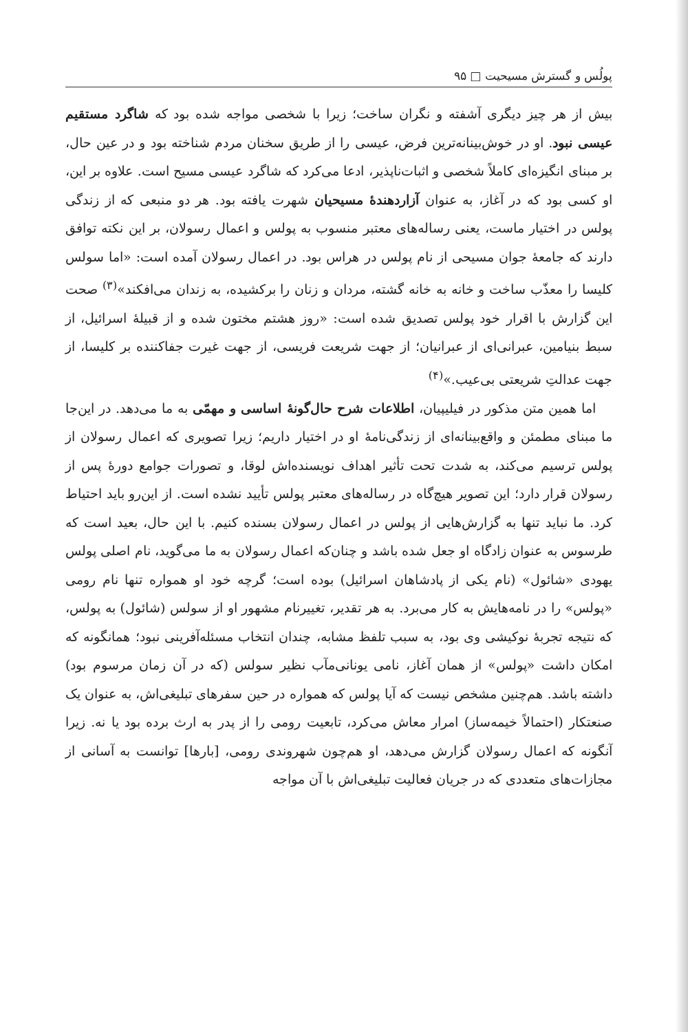پولُس و گسترش مسیحیت □ ۹۵
بیش از هر چیز دیگری آشفته و نگران ساخت؛ زیرا با شخصی مواجه شده بود که شاگرد مستقیم عیسی نبود. او در خوش‌بینانه‌ترین فرض، عیسی را از طریق سخنان مردم شناخته بود و در عین حال، بر مبنای انگیزه‌ای کاملاً شخصی و اثبات‌ناپذیر، ادعا می‌کرد که شاگرد عیسی مسیح است. علاوه بر این، او کسی بود که در آغاز، به عنوان آزاردهندهٔ مسیحیان شهرت یافته بود. هر دو منبعی که از زندگی پولس در اختیار ماست، یعنی رساله‌های معتبر منسوب به پولس و اعمال رسولان، بر این نکته توافق دارند که جامعهٔ جوان مسیحی از نام پولس در هراس بود. در اعمال رسولان آمده است: «اما سولس کلیسا را معذّب ساخت و خانه به خانه گشته، مردان و زنان را برکشیده، به زندان می‌افکند»<sup>(۳)</sup> صحت این گزارش با اقرار خود پولس تصدیق شده است: «روز هشتم مختون شده و از قبیلهٔ اسرائیل، از سبط بنیامین، عبرانی‌ای از عبرانیان؛ از جهت شریعت فریسی، از جهت غیرت جفاکننده بر کلیسا، از جهت عدالتِ شریعتی بی‌عیب.»<sup>(۴)</sup>
اما همین متن مذکور در فیلیپیان، اطلاعات شرح حال‌گونهٔ اساسی و مهمّی به ما می‌دهد. در این‌جا ما مبنای مطمئن و واقع‌بینانه‌ای از زندگی‌نامهٔ او در اختیار داریم؛ زیرا تصویری که اعمال رسولان از پولس ترسیم می‌کند، به شدت تحت تأثیر اهداف نویسنده‌اش لوقا، و تصورات جوامع دورهٔ پس از رسولان قرار دارد؛ این تصویر هیچ‌گاه در رساله‌های معتبر پولس تأیید نشده است. از این‌رو باید احتیاط کرد. ما نباید تنها به گزارش‌هایی از پولس در اعمال رسولان بسنده کنیم. با این حال، بعید است که طرسوس به عنوان زادگاه او جعل شده باشد و چنان‌که اعمال رسولان به ما می‌گوید، نام اصلی پولس یهودی «شائول» (نام یکی از پادشاهان اسرائیل) بوده است؛ گرچه خود او همواره تنها نام رومی «پولس» را در نامه‌هایش به کار می‌برد. به هر تقدیر، تغییرنام مشهور او از سولس (شائول) به پولس، که نتیجه تجربهٔ نوکیشی وی بود، به سبب تلفظ مشابه، چندان انتخاب مسئله‌آفرینی نبود؛ همانگونه که امکان داشت «پولس» از همان آغاز، نامی یونانی‌مآب نظیر سولس (که در آن زمان مرسوم بود) داشته باشد. هم‌چنین مشخص نیست که آیا پولس که همواره در حین سفرهای تبلیغی‌اش، به عنوان یک صنعتکار (احتمالاً خیمه‌ساز) امرار معاش می‌کرد، تابعیت رومی را از پدر به ارث برده بود یا نه. زیرا آنگونه که اعمال رسولان گزارش می‌دهد، او هم‌چون شهروندی رومی، [بارها] توانست به آسانی از مجازات‌های متعددی که در جریان فعالیت تبلیغی‌اش با آن مواجه